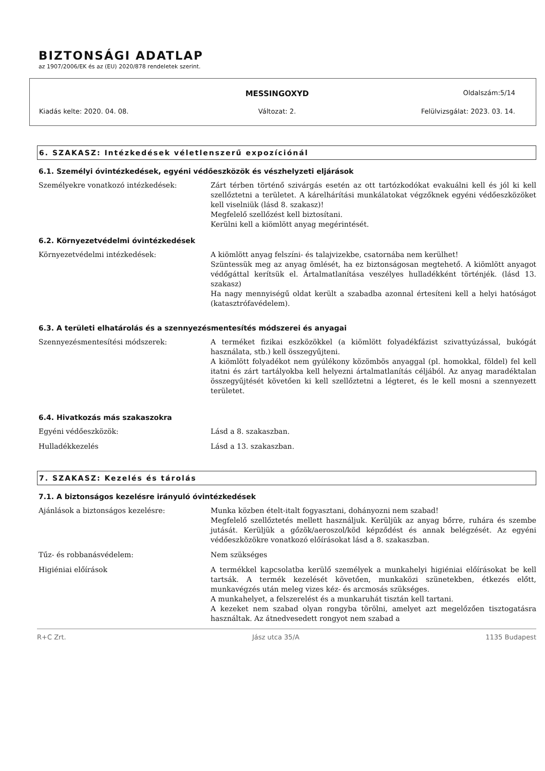BIZTONSÁGI ADATLAP
az 1907/2006/EK és az (EU) 2020/878 rendeletek szerint.
MESSINGOXYD
Oldalszám:5/14
Kiadás kelte: 2020. 04. 08. Változat: 2. Felülvizsgálat: 2023. 03. 14.
6. SZAKASZ: Intézkedések véletlenszerű expozíciónál
6.1. Személyi óvintézkedések, egyéni védőeszközök és vészhelyzeti eljárások
Személyekre vonatkozó intézkedések: Zárt térben történő szivárgás esetén az ott tartózkodókat evakuálni kell és jól ki kell szellőztetni a területet. A kárelhárítási munkálatokat végzőknek egyéni védőeszközöket kell viselniük (lásd 8. szakasz)!
Megfelelő szellőzést kell biztosítani.
Kerülni kell a kiömlött anyag megérintését.
6.2. Környezetvédelmi óvintézkedések
Környezetvédelmi intézkedések: A kiömlött anyag felszíni- és talajvizekbe, csatornába nem kerülhet!
Szüntessük meg az anyag ömlését, ha ez biztonságosan megtehető. A kiömlött anyagot védőgáttal kerítsük el. Ártalmatlanítása veszélyes hulladékként történjék. (lásd 13. szakasz)
Ha nagy mennyiségű oldat került a szabadba azonnal értesíteni kell a helyi hatóságot (katasztrófavédelem).
6.3. A területi elhatárolás és a szennyezésmentesítés módszerei és anyagai
Szennyezésmentesítési módszerek: A terméket fizikai eszközökkel (a kiömlött folyadékfázist szivattyúzással, bukógát használata, stb.) kell összegyűjteni.
A kiömlött folyadékot nem gyúlékony közömbös anyaggal (pl. homokkal, földel) fel kell itatni és zárt tartályokba kell helyezni ártalmatlanítás céljából. Az anyag maradéktalan összegyűjtését követően ki kell szellőztetni a légteret, és le kell mosni a szennyezett területet.
6.4. Hivatkozás más szakaszokra
Egyéni védőeszközök: Lásd a 8. szakaszban.
Hulladékkezelés Lásd a 13. szakaszban.
7. SZAKASZ: Kezelés és tárolás
7.1. A biztonságos kezelésre irányuló óvintézkedések
Ajánlások a biztonságos kezelésre: Munka közben ételt-italt fogyasztani, dohányozni nem szabad!
Megfelelő szellőztetés mellett használjuk. Kerüljük az anyag bőrre, ruhára és szembe jutását. Kerüljük a gőzök/aeroszol/köd képződést és annak belégzését. Az egyéni védőeszközökre vonatkozó előírásokat lásd a 8. szakaszban.
Tűz- és robbanásvédelem: Nem szükséges
Higiéniai előírások A termékkel kapcsolatba kerülő személyek a munkahelyi higiéniai előírásokat be kell tartsák. A termék kezelését követően, munkaközi szünetekben, étkezés előtt, munkavégzés után meleg vizes kéz- és arcmosás szükséges.
A munkahelyet, a felszerelést és a munkaruhát tisztán kell tartani.
A kezeket nem szabad olyan rongyba törölni, amelyet azt megelőzően tisztogatásra használtak. Az átnedvesedett rongyot nem szabad a
R+C Zrt. Jász utca 35/A 1135 Budapest